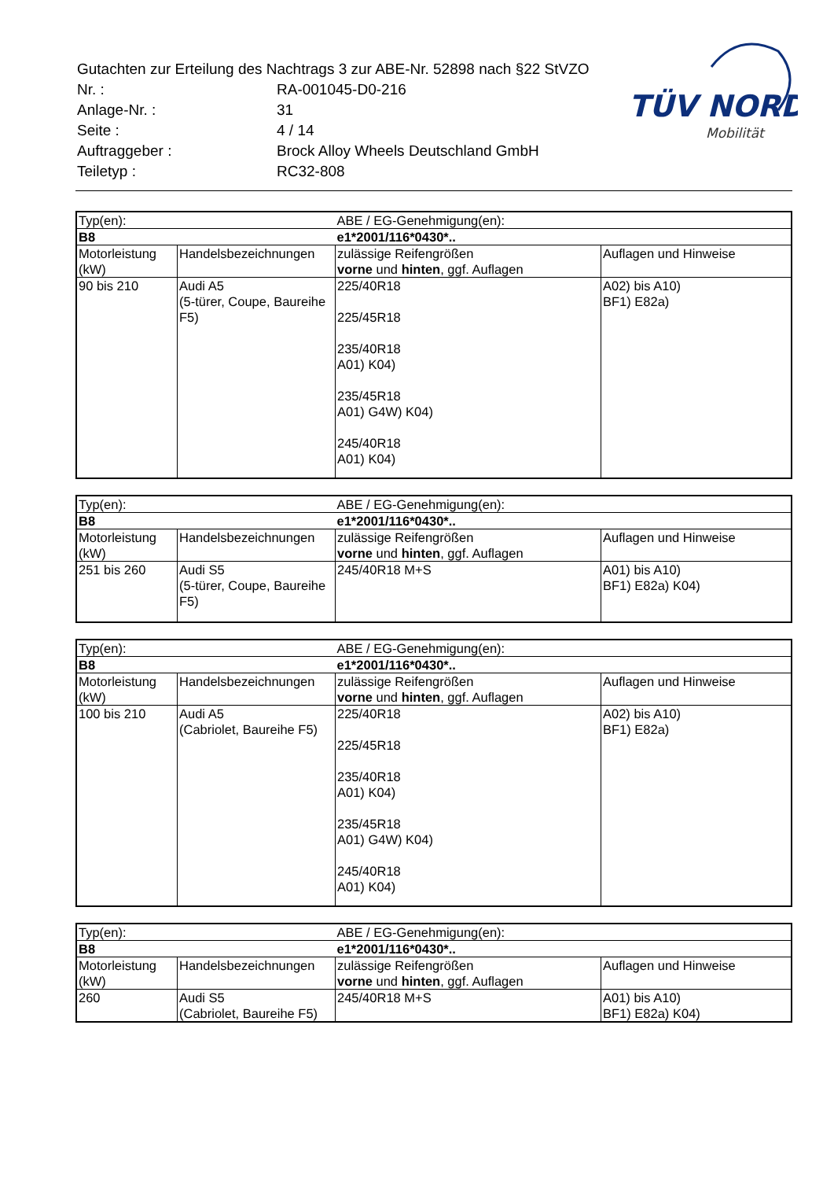| Gutachten zur Erteilung des Nachtrags 3 zur ABE-Nr. 52898 nach §22 StVZO | |
| Nr. : | RA-001045-D0-216 |
| Anlage-Nr. : | 31 |
| Seite : | 4 / 14 |
| Auftraggeber : | Brock Alloy Wheels Deutschland GmbH |
| Teiletyp : | RC32-808 |
TÜV NORD
Mobilität
| Typ(en): | | ABE / EG-Genehmigung(en): | |
| B8 | | e1*2001/116*0430*.. | |
| Motorleistung (kW) | Handelsbezeichnungen | zulässige Reifengrößen vorne und hinten , ggf. Auflagen | Auflagen und Hinweise |
| 90 bis 210 | Audi A5 (5-türer, Coupe, Baureihe F5) | 225/40R18 225/45R18 235/40R18 A01) K04) 235/45R18 A01) G4W) K04) 245/40R18 A01) K04) | A02) bis A10) BF1) E82a) |
| Typ(en): | | ABE / EG-Genehmigung(en): | |
| B8 | | e1*2001/116*0430*.. | |
| Motorleistung (kW) | Handelsbezeichnungen | zulässige Reifengrößen vorne und hinten , ggf. Auflagen | Auflagen und Hinweise |
| 251 bis 260 | Audi S5 (5-türer, Coupe, Baureihe F5) | 245/40R18 M+S | A01) bis A10) BF1) E82a) K04) |
| Typ(en): | | ABE / EG-Genehmigung(en): | |
| B8 | | e1*2001/116*0430*.. | |
| Motorleistung (kW) | Handelsbezeichnungen | zulässige Reifengrößen vorne und hinten , ggf. Auflagen | Auflagen und Hinweise |
| 100 bis 210 | Audi A5 (Cabriolet, Baureihe F5) | 225/40R18 225/45R18 235/40R18 A01) K04) 235/45R18 A01) G4W) K04) 245/40R18 A01) K04) | A02) bis A10) BF1) E82a) |
| Typ(en): | | ABE / EG-Genehmigung(en): | |
| B8 | | e1*2001/116*0430*.. | |
| Motorleistung (kW) | Handelsbezeichnungen | zulässige Reifengrößen vorne und hinten , ggf. Auflagen | Auflagen und Hinweise |
| 260 | Audi S5 (Cabriolet, Baureihe F5) | 245/40R18 M+S | A01) bis A10) BF1) E82a) K04) |